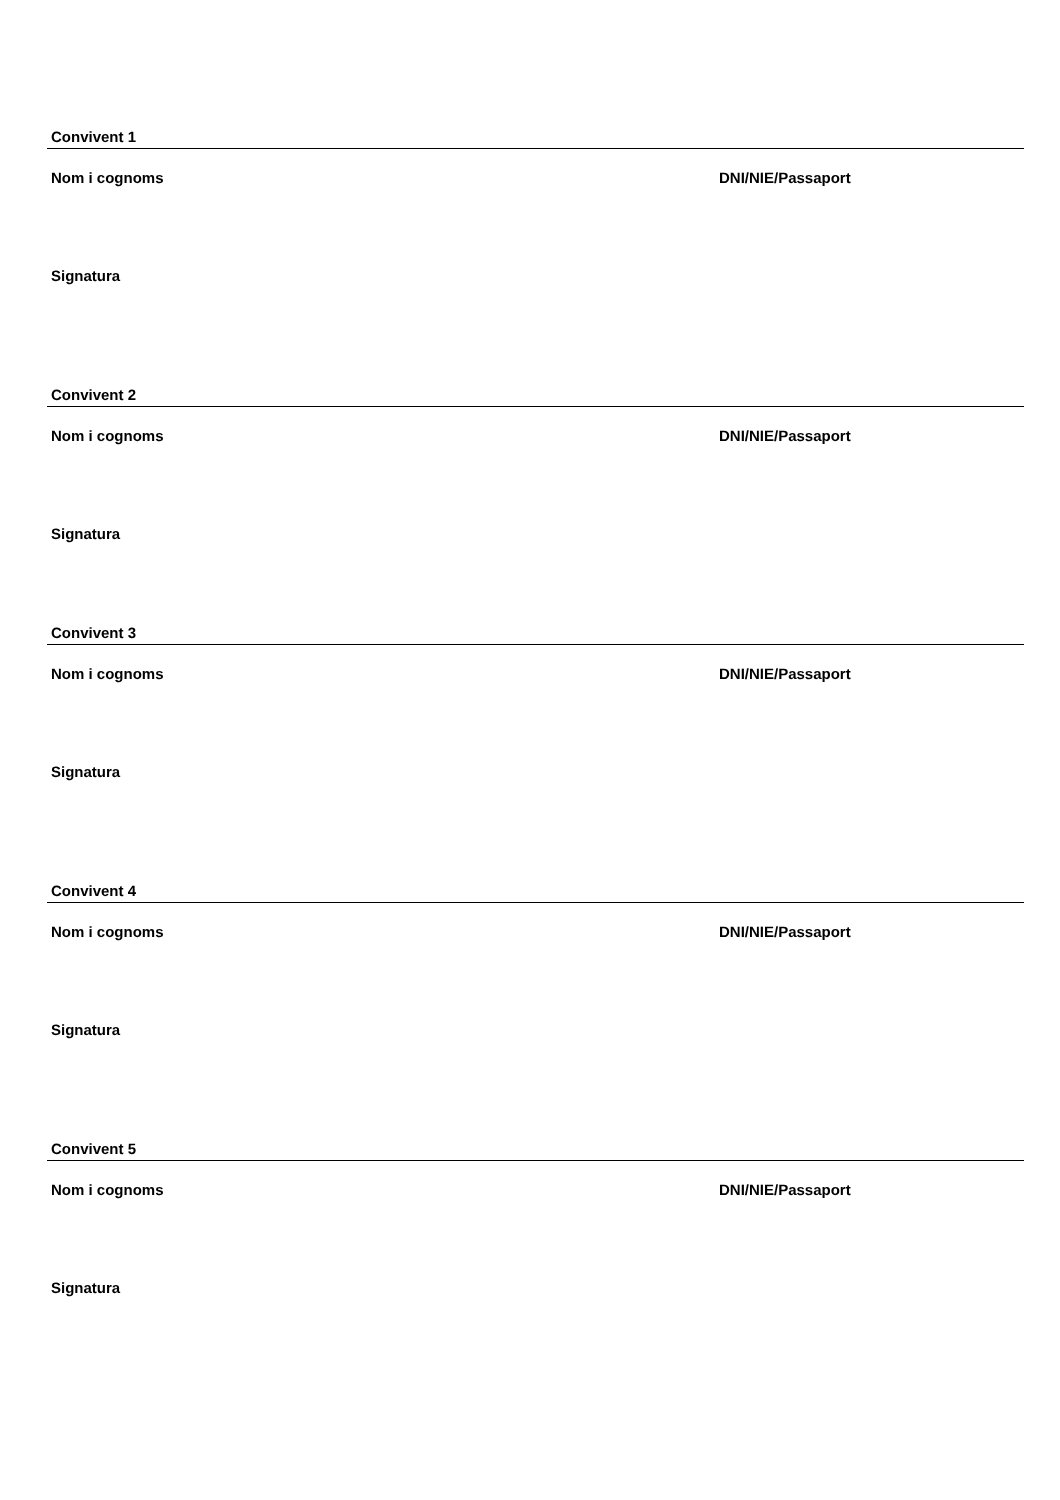Convivent 1
Nom i cognoms DNI/NIE/Passaport
Signatura
Convivent 2
Nom i cognoms DNI/NIE/Passaport
Signatura
Convivent 3
Nom i cognoms DNI/NIE/Passaport
Signatura
Convivent 4
Nom i cognoms DNI/NIE/Passaport
Signatura
Convivent 5
Nom i cognoms DNI/NIE/Passaport
Signatura